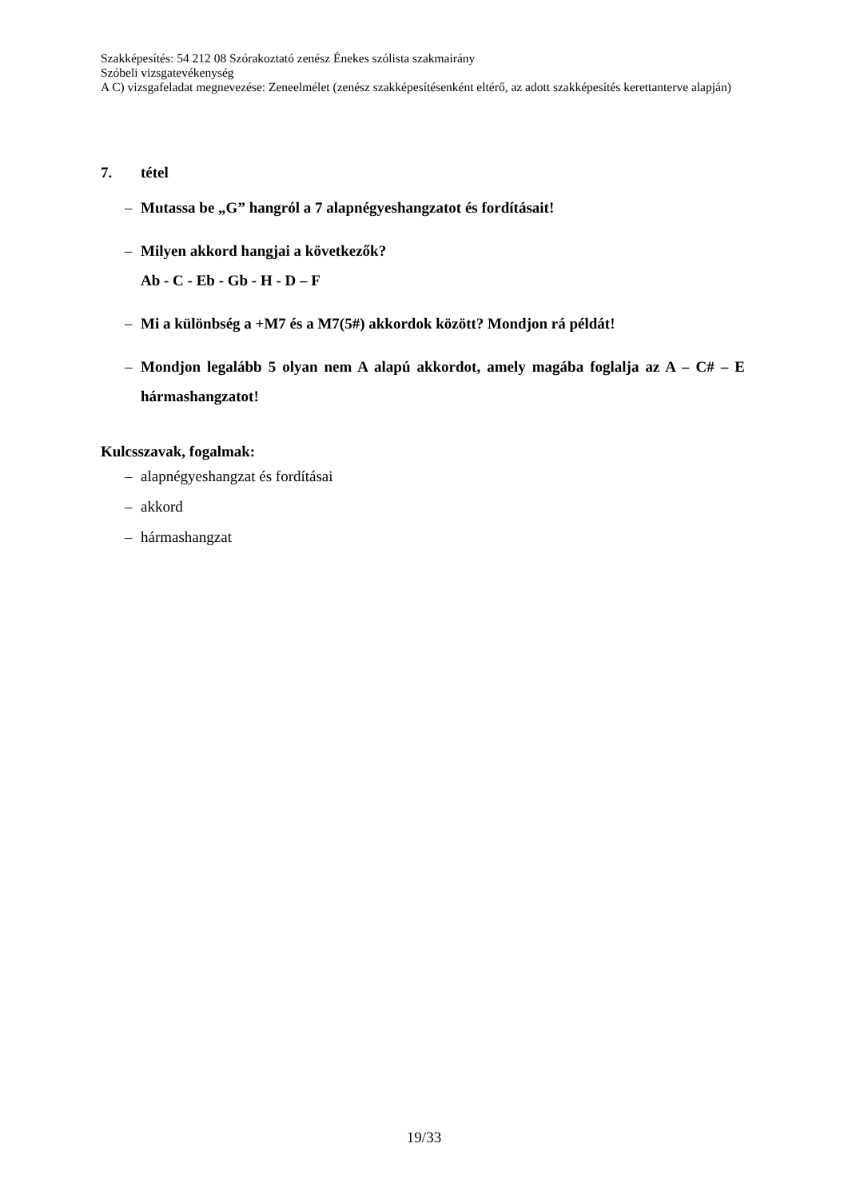Szakképesítés: 54 212 08 Szórakoztató zenész Énekes szólista szakmairány
Szóbeli vizsgatevékenység
A C) vizsgafeladat megnevezése: Zeneelmélet (zenész szakképesítésenként eltérő, az adott szakképesítés kerettanterve alapján)
7. tétel
– Mutassa be „G” hangról a 7 alapnégyeshangzatot és fordításait!
– Milyen akkord hangjai a következők?
Ab - C - Eb - Gb - H - D – F
– Mi a különbség a +M7 és a M7(5#) akkordok között? Mondjon rá példát!
– Mondjon legalább 5 olyan nem A alapú akkordot, amely magába foglalja az A – C# – E hármashangzatot!
Kulcsszavak, fogalmak:
– alapnégyeshangzat és fordításai
– akkord
– hármashangzat
19/33